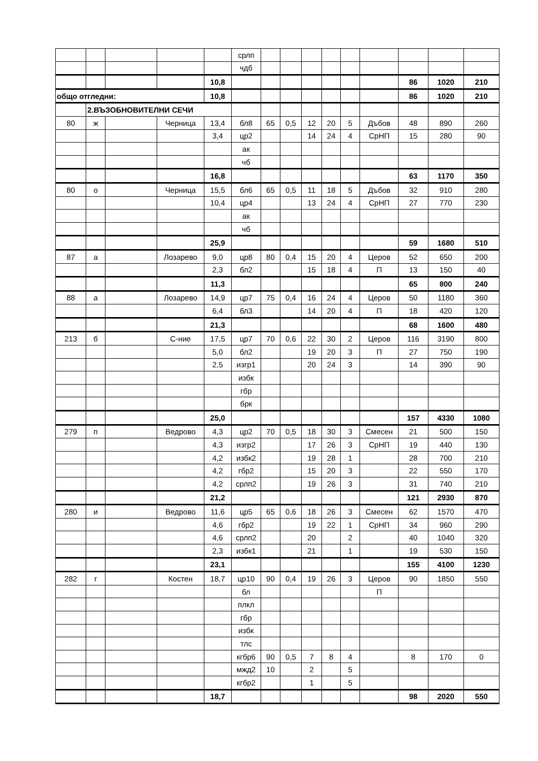| | | | | | срлп | | | | | | | | | |
| | | | | | чдб | | | | | | | | | |
| | | | | 10,8 | | | | | | | | 86 | 1020 | 210 |
| общо отгледни: | | | | 10,8 | | | | | | | | 86 | 1020 | 210 |
| | 2.ВЪЗОБНОВИТЕЛНИ СЕЧИ | | | | | | | | | | | | | |
| 80 | ж | | Черница | 13,4 | бл8 | 65 | 0,5 | 12 | 20 | 5 | Дъбов | 48 | 890 | 260 |
| | | | | 3,4 | цр2 | | | 14 | 24 | 4 | СрНП | 15 | 280 | 90 |
| | | | | | ак | | | | | | | | | |
| | | | | | чб | | | | | | | | | |
| | | | | 16,8 | | | | | | | | 63 | 1170 | 350 |
| 80 | о | | Черница | 15,5 | бл6 | 65 | 0,5 | 11 | 18 | 5 | Дъбов | 32 | 910 | 280 |
| | | | | 10,4 | цр4 | | | 13 | 24 | 4 | СрНП | 27 | 770 | 230 |
| | | | | | ак | | | | | | | | | |
| | | | | | чб | | | | | | | | | |
| | | | | 25,9 | | | | | | | | 59 | 1680 | 510 |
| 87 | а | | Лозарево | 9,0 | цр8 | 80 | 0,4 | 15 | 20 | 4 | Церов | 52 | 650 | 200 |
| | | | | 2,3 | бл2 | | | 15 | 18 | 4 | П | 13 | 150 | 40 |
| | | | | 11,3 | | | | | | | | 65 | 800 | 240 |
| 88 | а | | Лозарево | 14,9 | цр7 | 75 | 0,4 | 16 | 24 | 4 | Церов | 50 | 1180 | 360 |
| | | | | 6,4 | бл3 | | | 14 | 20 | 4 | П | 18 | 420 | 120 |
| | | | | 21,3 | | | | | | | | 68 | 1600 | 480 |
| 213 | б | | С-ние | 17,5 | цр7 | 70 | 0,6 | 22 | 30 | 2 | Церов | 116 | 3190 | 800 |
| | | | | 5,0 | бл2 | | | 19 | 20 | 3 | П | 27 | 750 | 190 |
| | | | | 2,5 | изгр1 | | | 20 | 24 | 3 | | 14 | 390 | 90 |
| | | | | | избк | | | | | | | | | |
| | | | | | гбр | | | | | | | | | |
| | | | | | брк | | | | | | | | | |
| | | | | 25,0 | | | | | | | | 157 | 4330 | 1080 |
| 279 | п | | Ведрово | 4,3 | цр2 | 70 | 0,5 | 18 | 30 | 3 | Смесен | 21 | 500 | 150 |
| | | | | 4,3 | изгр2 | | | 17 | 26 | 3 | СрНП | 19 | 440 | 130 |
| | | | | 4,2 | избк2 | | | 19 | 28 | 1 | | 28 | 700 | 210 |
| | | | | 4,2 | гбр2 | | | 15 | 20 | 3 | | 22 | 550 | 170 |
| | | | | 4,2 | срлп2 | | | 19 | 26 | 3 | | 31 | 740 | 210 |
| | | | | 21,2 | | | | | | | | 121 | 2930 | 870 |
| 280 | и | | Ведрово | 11,6 | цр5 | 65 | 0,6 | 18 | 26 | 3 | Смесен | 62 | 1570 | 470 |
| | | | | 4,6 | гбр2 | | | 19 | 22 | 1 | СрНП | 34 | 960 | 290 |
| | | | | 4,6 | срлп2 | | | 20 | | 2 | | 40 | 1040 | 320 |
| | | | | 2,3 | избк1 | | | 21 | | 1 | | 19 | 530 | 150 |
| | | | | 23,1 | | | | | | | | 155 | 4100 | 1230 |
| 282 | г | | Костен | 18,7 | цр10 | 90 | 0,4 | 19 | 26 | 3 | Церов | 90 | 1850 | 550 |
| | | | | | бл | | | | | | П | | | |
| | | | | | плкл | | | | | | | | | |
| | | | | | гбр | | | | | | | | | |
| | | | | | избк | | | | | | | | | |
| | | | | | тлс | | | | | | | | | |
| | | | | | кгбр6 | 90 | 0,5 | 7 | 8 | 4 | | 8 | 170 | 0 |
| | | | | | мжд2 | 10 | | 2 | | 5 | | | | |
| | | | | | кгбр2 | | | 1 | | 5 | | | | |
| | | | | 18,7 | | | | | | | | 98 | 2020 | 550 |